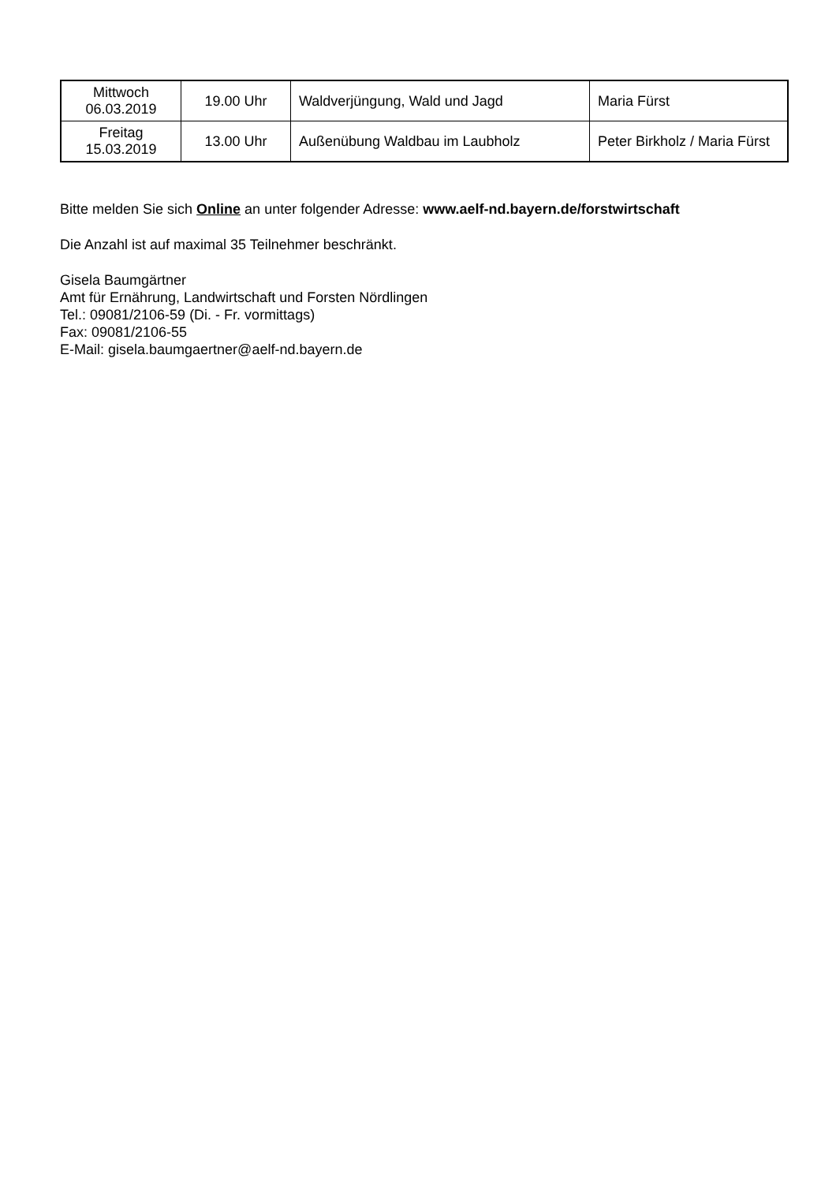| Mittwoch 06.03.2019 | 19.00 Uhr | Waldverjüngung, Wald und Jagd | Maria Fürst |
| Freitag 15.03.2019 | 13.00 Uhr | Außenübung Waldbau im Laubholz | Peter Birkholz / Maria Fürst |
Bitte melden Sie sich Online an unter folgender Adresse: www.aelf-nd.bayern.de/forstwirtschaft
Die Anzahl ist auf maximal 35 Teilnehmer beschränkt.
Gisela Baumgärtner
Amt für Ernährung, Landwirtschaft und Forsten Nördlingen
Tel.: 09081/2106-59 (Di. - Fr. vormittags)
Fax: 09081/2106-55
E-Mail: gisela.baumgaertner@aelf-nd.bayern.de